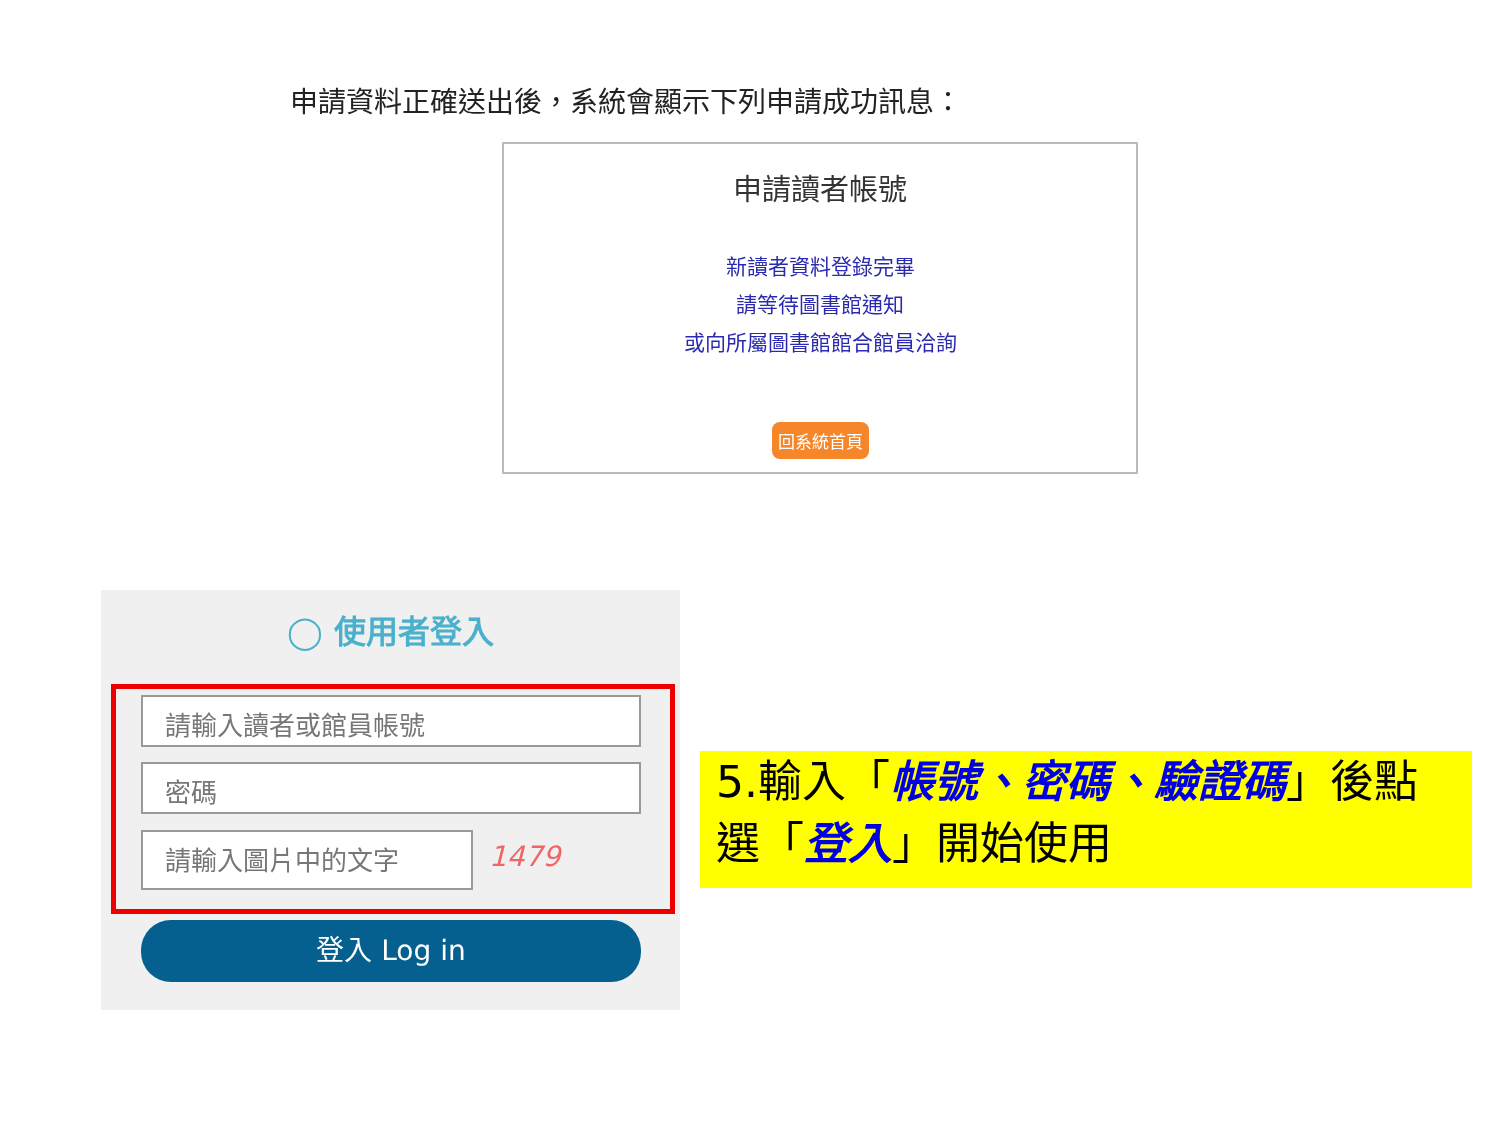申請資料正確送出後，系統會顯示下列申請成功訊息：
申請讀者帳號
新讀者資料登錄完畢
請等待圖書館通知
或向所屬圖書館館合館員洽詢
回系統首頁
◯ 使用者登入
請輸入讀者或館員帳號
密碼
請輸入圖片中的文字 1479
登入 Log in
5.輸入「帳號、密碼、驗證碼」後點選「登入」開始使用